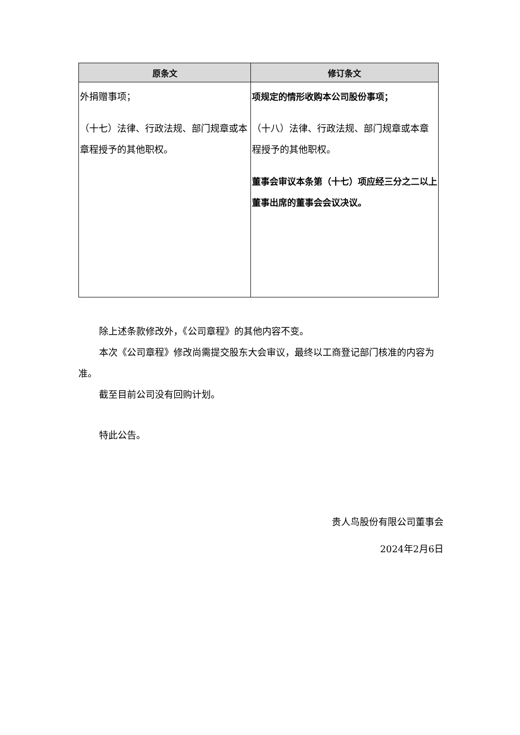| 原条文 | 修订条文 |
| --- | --- |
| 外捐赠事项； （十七）法律、行政法规、部门规章或本章程授予的其他职权。 | 项规定的情形收购本公司股份事项； （十八）法律、行政法规、部门规章或本章程授予的其他职权。 董事会审议本条第（十七）项应经三分之二以上董事出席的董事会会议决议。 |
除上述条款修改外，《公司章程》的其他内容不变。
本次《公司章程》修改尚需提交股东大会审议，最终以工商登记部门核准的内容为准。
截至目前公司没有回购计划。
特此公告。
贵人鸟股份有限公司董事会
2024年2月6日